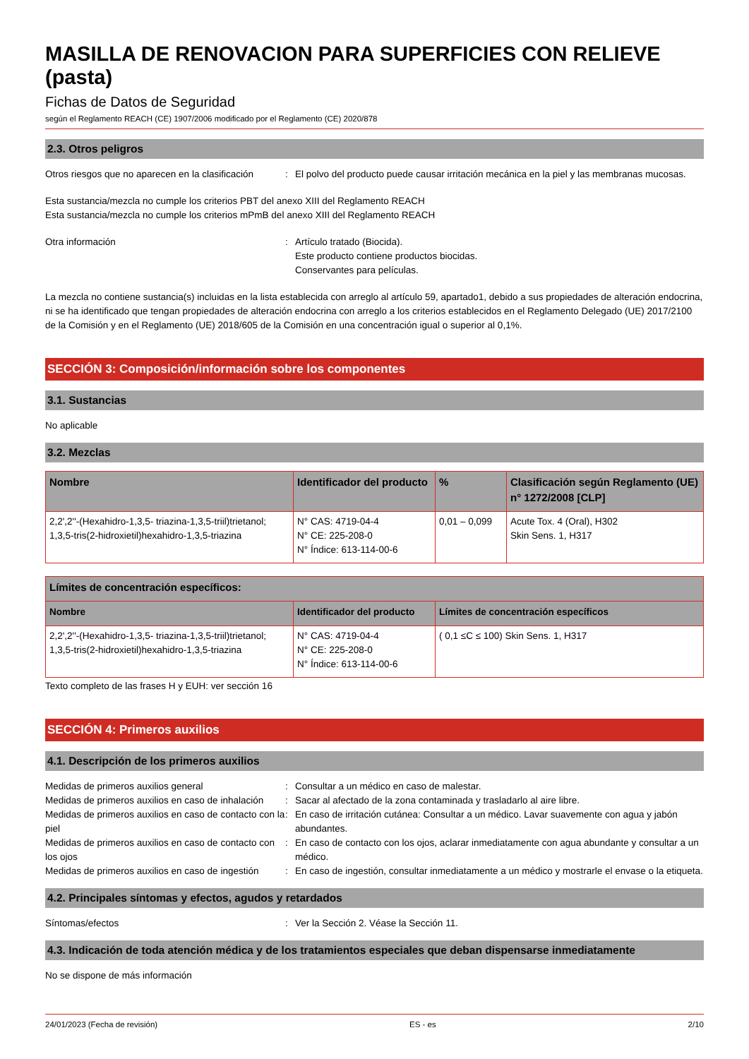MASILLA DE RENOVACION PARA SUPERFICIES CON RELIEVE (pasta)
Fichas de Datos de Seguridad
según el Reglamento REACH (CE) 1907/2006 modificado por el Reglamento (CE) 2020/878
2.3. Otros peligros
Otros riesgos que no aparecen en la clasificación
: El polvo del producto puede causar irritación mecánica en la piel y las membranas mucosas.
Esta sustancia/mezcla no cumple los criterios PBT del anexo XIII del Reglamento REACH
Esta sustancia/mezcla no cumple los criterios mPmB del anexo XIII del Reglamento REACH
Otra información : Artículo tratado (Biocida).
Este producto contiene productos biocidas.
Conservantes para películas.
La mezcla no contiene sustancia(s) incluidas en la lista establecida con arreglo al artículo 59, apartado1, debido a sus propiedades de alteración endocrina, ni se ha identificado que tengan propiedades de alteración endocrina con arreglo a los criterios establecidos en el Reglamento Delegado (UE) 2017/2100 de la Comisión y en el Reglamento (UE) 2018/605 de la Comisión en una concentración igual o superior al 0,1%.
SECCIÓN 3: Composición/información sobre los componentes
3.1. Sustancias
No aplicable
3.2. Mezclas
| Nombre | Identificador del producto | % | Clasificación según Reglamento (UE) n° 1272/2008 [CLP] |
| --- | --- | --- | --- |
| 2,2',2''-(Hexahidro-1,3,5- triazina-1,3,5-triil)trietanol; 1,3,5-tris(2-hidroxietil)hexahidro-1,3,5-triazina | N° CAS: 4719-04-4 N° CE: 225-208-0 N° Índice: 613-114-00-6 | 0,01 – 0,099 | Acute Tox. 4 (Oral), H302 Skin Sens. 1, H317 |
| Límites de concentración específicos: | | |
| --- | --- | --- |
| Nombre | Identificador del producto | Límites de concentración específicos |
| 2,2',2''-(Hexahidro-1,3,5- triazina-1,3,5-triil)trietanol; 1,3,5-tris(2-hidroxietil)hexahidro-1,3,5-triazina | N° CAS: 4719-04-4 N° CE: 225-208-0 N° Índice: 613-114-00-6 | ( 0,1 ≤C ≤ 100) Skin Sens. 1, H317 |
Texto completo de las frases H y EUH: ver sección 16
SECCIÓN 4: Primeros auxilios
4.1. Descripción de los primeros auxilios
Medidas de primeros auxilios general : Consultar a un médico en caso de malestar.
Medidas de primeros auxilios en caso de inhalación
: Sacar al afectado de la zona contaminada y trasladarlo al aire libre.
Medidas de primeros auxilios en caso de contacto con la piel
: En caso de irritación cutánea: Consultar a un médico. Lavar suavemente con agua y jabón abundantes.
Medidas de primeros auxilios en caso de contacto con los ojos
: En caso de contacto con los ojos, aclarar inmediatamente con agua abundante y consultar a un médico.
Medidas de primeros auxilios en caso de ingestión
: En caso de ingestión, consultar inmediatamente a un médico y mostrarle el envase o la etiqueta.
4.2. Principales síntomas y efectos, agudos y retardados
Síntomas/efectos : Ver la Sección 2. Véase la Sección 11.
4.3. Indicación de toda atención médica y de los tratamientos especiales que deban dispensarse inmediatamente
No se dispone de más información
24/01/2023 (Fecha de revisión) ES - es 2/10